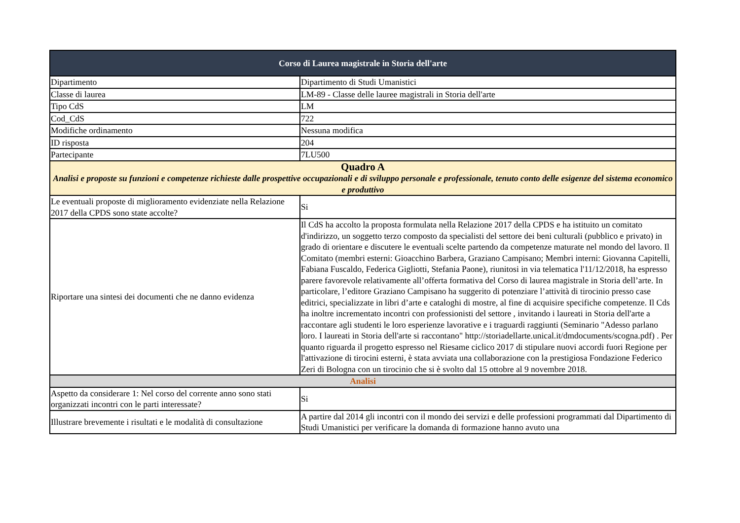| Corso di Laurea magistrale in Storia dell'arte | |
| Dipartimento | Dipartimento di Studi Umanistici |
| Classe di laurea | LM-89 - Classe delle lauree magistrali in Storia dell'arte |
| Tipo CdS | LM |
| Cod_CdS | 722 |
| Modifiche ordinamento | Nessuna modifica |
| ID risposta | 204 |
| Partecipante | 7LU500 |
| Quadro A Analisi e proposte su funzioni e competenze richieste dalle prospettive occupazionali e di sviluppo personale e professionale, tenuto conto delle esigenze del sistema economico e produttivo | |
| Le eventuali proposte di miglioramento evidenziate nella Relazione 2017 della CPDS sono state accolte? | Si |
| Riportare una sintesi dei documenti che ne danno evidenza | Il CdS ha accolto la proposta formulata nella Relazione 2017 della CPDS e ha istituito un comitato d'indirizzo, un soggetto terzo composto da specialisti del settore dei beni culturali (pubblico e privato) in grado di orientare e discutere le eventuali scelte partendo da competenze maturate nel mondo del lavoro. Il Comitato (membri esterni: Gioacchino Barbera, Graziano Campisano; Membri interni: Giovanna Capitelli, Fabiana Fuscaldo, Federica Gigliotti, Stefania Paone), riunitosi in via telematica l'11/12/2018, ha espresso parere favorevole relativamente all’offerta formativa del Corso di laurea magistrale in Storia dell’arte. In particolare, l’editore Graziano Campisano ha suggerito di potenziare l’attività di tirocinio presso case editrici, specializzate in libri d’arte e cataloghi di mostre, al fine di acquisire specifiche competenze. Il Cds ha inoltre incrementato incontri con professionisti del settore , invitando i laureati in Storia dell'arte a raccontare agli studenti le loro esperienze lavorative e i traguardi raggiunti (Seminario "Adesso parlano loro. I laureati in Storia dell'arte si raccontano" http://storiadellarte.unical.it/dmdocuments/scogna.pdf) . Per quanto riguarda il progetto espresso nel Riesame ciclico 2017 di stipulare nuovi accordi fuori Regione per l'attivazione di tirocini esterni, è stata avviata una collaborazione con la prestigiosa Fondazione Federico Zeri di Bologna con un tirocinio che si è svolto dal 15 ottobre al 9 novembre 2018. |
| Analisi | |
| Aspetto da considerare 1: Nel corso del corrente anno sono stati organizzati incontri con le parti interessate? | Si |
| Illustrare brevemente i risultati e le modalità di consultazione | A partire dal 2014 gli incontri con il mondo dei servizi e delle professioni programmati dal Dipartimento di Studi Umanistici per verificare la domanda di formazione hanno avuto una |